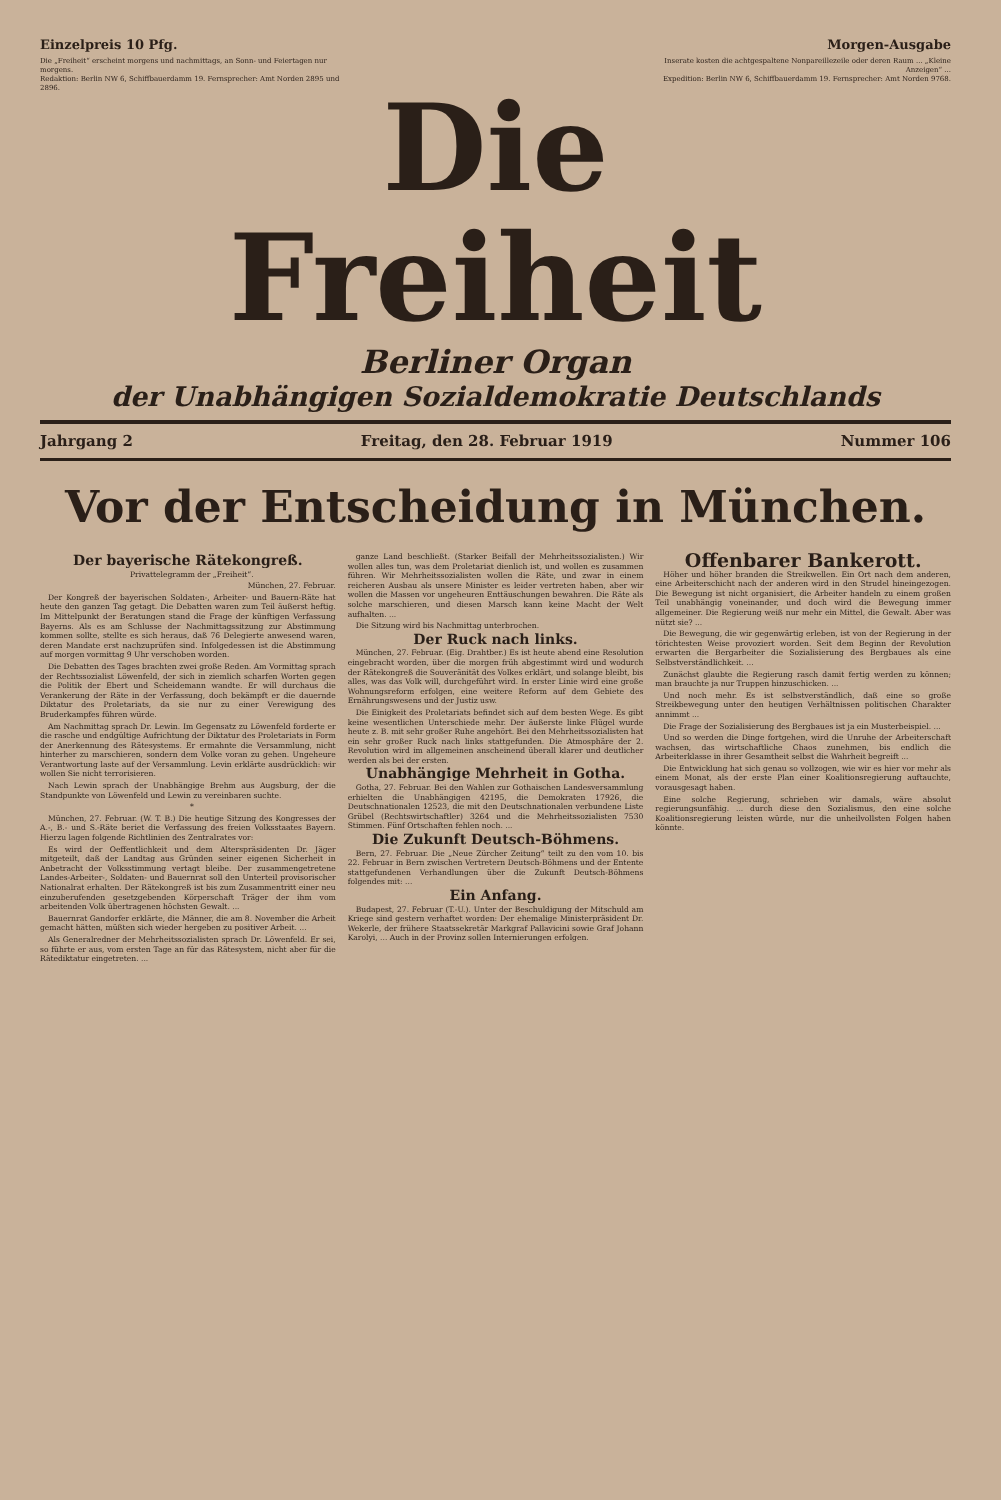Einzelpreis 10 Pfg.
Die „Freiheit“ erscheint morgens und nachmittags, an Sonn- und Feiertagen nur morgens.
Redaktion: Berlin NW 6, Schiffbauerdamm 19. Fernsprecher: Amt Norden 2895 und 2896.
Morgen-Ausgabe
Inserate kosten die achtgespaltene Nonpareillezeile oder deren Raum ... „Kleine Anzeigen“ ...
Expedition: Berlin NW 6, Schiffbauerdamm 19. Fernsprecher: Amt Norden 9768.
Die
Freiheit
Berliner Organ
der Unabhängigen Sozialdemokratie Deutschlands
Jahrgang 2 Freitag, den 28. Februar 1919 Nummer 106
Vor der Entscheidung in München.
Der bayerische Rätekongreß.
Privattelegramm der „Freiheit“.
München, 27. Februar.
Der Kongreß der bayerischen Soldaten-, Arbeiter- und Bauern-Räte hat heute den ganzen Tag getagt. Die Debatten waren zum Teil äußerst heftig. Im Mittelpunkt der Beratungen stand die Frage der künftigen Verfassung Bayerns. Als es am Schlusse der Nachmittagssitzung zur Abstimmung kommen sollte, stellte es sich heraus, daß 76 Delegierte anwesend waren, deren Mandate erst nachzuprüfen sind. Infolgedessen ist die Abstimmung auf morgen vormittag 9 Uhr verschoben worden.
Die Debatten des Tages brachten zwei große Reden. Am Vormittag sprach der Rechtssozialist Löwenfeld, der sich in ziemlich scharfen Worten gegen die Politik der Ebert und Scheidemann wandte. Er will durchaus die Verankerung der Räte in der Verfassung, doch bekämpft er die dauernde Diktatur des Proletariats, da sie nur zu einer Verewigung des Bruderkampfes führen würde.
Am Nachmittag sprach Dr. Lewin. Im Gegensatz zu Löwenfeld forderte er die rasche und endgültige Aufrichtung der Diktatur des Proletariats in Form der Anerkennung des Rätesystems. Er ermahnte die Versammlung, nicht hinterher zu marschieren, sondern dem Volke voran zu gehen. Ungeheure Verantwortung laste auf der Versammlung. Levin erklärte ausdrücklich: wir wollen Sie nicht terrorisieren.
Nach Lewin sprach der Unabhängige Brehm aus Augsburg, der die Standpunkte von Löwenfeld und Lewin zu vereinbaren suchte.
*
München, 27. Februar. (W. T. B.) Die heutige Sitzung des Kongresses der A.-, B.- und S.-Räte beriet die Verfassung des freien Volksstaates Bayern. Hierzu lagen folgende Richtlinien des Zentralrates vor:
Es wird der Oeffentlichkeit und dem Alterspräsidenten Dr. Jäger mitgeteilt, daß der Landtag aus Gründen seiner eigenen Sicherheit in Anbetracht der Volksstimmung vertagt bleibe. Der zusammengetretene Landes-Arbeiter-, Soldaten- und Bauernrat soll den Unterteil provisorischer Nationalrat erhalten. Der Rätekongreß ist bis zum Zusammentritt einer neu einzuberufenden gesetzgebenden Körperschaft Träger der ihm vom arbeitenden Volk übertragenen höchsten Gewalt. ...
Bauernrat Gandorfer erklärte, die Männer, die am 8. November die Arbeit gemacht hätten, müßten sich wieder hergeben zu positiver Arbeit. ...
Als Generalredner der Mehrheitssozialisten sprach Dr. Löwenfeld. Er sei, so führte er aus, vom ersten Tage an für das Rätesystem, nicht aber für die Rätediktatur eingetreten. ...
ganze Land beschließt. (Starker Beifall der Mehrheitssozialisten.) Wir wollen alles tun, was dem Proletariat dienlich ist, und wollen es zusammen führen. Wir Mehrheitssozialisten wollen die Räte, und zwar in einem reicheren Ausbau als unsere Minister es leider vertreten haben, aber wir wollen die Massen vor ungeheuren Enttäuschungen bewahren. Die Räte als solche marschieren, und diesen Marsch kann keine Macht der Welt aufhalten. ...
Die Sitzung wird bis Nachmittag unterbrochen.
Der Ruck nach links.
München, 27. Februar. (Eig. Drahtber.) Es ist heute abend eine Resolution eingebracht worden, über die morgen früh abgestimmt wird und wodurch der Rätekongreß die Souveränität des Volkes erklärt, und solange bleibt, bis alles, was das Volk will, durchgeführt wird. In erster Linie wird eine große Wohnungsreform erfolgen, eine weitere Reform auf dem Gebiete des Ernährungswesens und der Justiz usw.
Die Einigkeit des Proletariats befindet sich auf dem besten Wege. Es gibt keine wesentlichen Unterschiede mehr. Der äußerste linke Flügel wurde heute z. B. mit sehr großer Ruhe angehört. Bei den Mehrheitssozialisten hat ein sehr großer Ruck nach links stattgefunden. Die Atmosphäre der 2. Revolution wird im allgemeinen anscheinend überall klarer und deutlicher werden als bei der ersten.
Unabhängige Mehrheit in Gotha.
Gotha, 27. Februar. Bei den Wahlen zur Gothaischen Landesversammlung erhielten die Unabhängigen 42195, die Demokraten 17926, die Deutschnationalen 12523, die mit den Deutschnationalen verbundene Liste Grübel (Rechtswirtschaftler) 3264 und die Mehrheitssozialisten 7530 Stimmen. Fünf Ortschaften fehlen noch. ...
Die Zukunft Deutsch-Böhmens.
Bern, 27. Februar. Die „Neue Zürcher Zeitung“ teilt zu den vom 10. bis 22. Februar in Bern zwischen Vertretern Deutsch-Böhmens und der Entente stattgefundenen Verhandlungen über die Zukunft Deutsch-Böhmens folgendes mit: ...
Ein Anfang.
Budapest, 27. Februar (T.-U.). Unter der Beschuldigung der Mitschuld am Kriege sind gestern verhaftet worden: Der ehemalige Ministerpräsident Dr. Wekerle, der frühere Staatssekretär Markgraf Pallavicini sowie Graf Johann Karolyi, ... Auch in der Provinz sollen Internierungen erfolgen.
Offenbarer Bankerott.
Höher und höher branden die Streikwellen. Ein Ort nach dem anderen, eine Arbeiterschicht nach der anderen wird in den Strudel hineingezogen. Die Bewegung ist nicht organisiert, die Arbeiter handeln zu einem großen Teil unabhängig voneinander, und doch wird die Bewegung immer allgemeiner. Die Regierung weiß nur mehr ein Mittel, die Gewalt. Aber was nützt sie? ...
Die Bewegung, die wir gegenwärtig erleben, ist von der Regierung in der törichtesten Weise provoziert worden. Seit dem Beginn der Revolution erwarten die Bergarbeiter die Sozialisierung des Bergbaues als eine Selbstverständlichkeit. ...
Zunächst glaubte die Regierung rasch damit fertig werden zu können; man brauchte ja nur Truppen hinzuschicken. ...
Und noch mehr. Es ist selbstverständlich, daß eine so große Streikbewegung unter den heutigen Verhältnissen politischen Charakter annimmt ...
Die Frage der Sozialisierung des Bergbaues ist ja ein Musterbeispiel. ...
Und so werden die Dinge fortgehen, wird die Unruhe der Arbeiterschaft wachsen, das wirtschaftliche Chaos zunehmen, bis endlich die Arbeiterklasse in ihrer Gesamtheit selbst die Wahrheit begreift ...
Die Entwicklung hat sich genau so vollzogen, wie wir es hier vor mehr als einem Monat, als der erste Plan einer Koalitionsregierung auftauchte, vorausgesagt haben.
Eine solche Regierung, schrieben wir damals, wäre absolut regierungsunfähig. ... durch diese den Sozialismus, den eine solche Koalitionsregierung leisten würde, nur die unheilvollsten Folgen haben könnte.